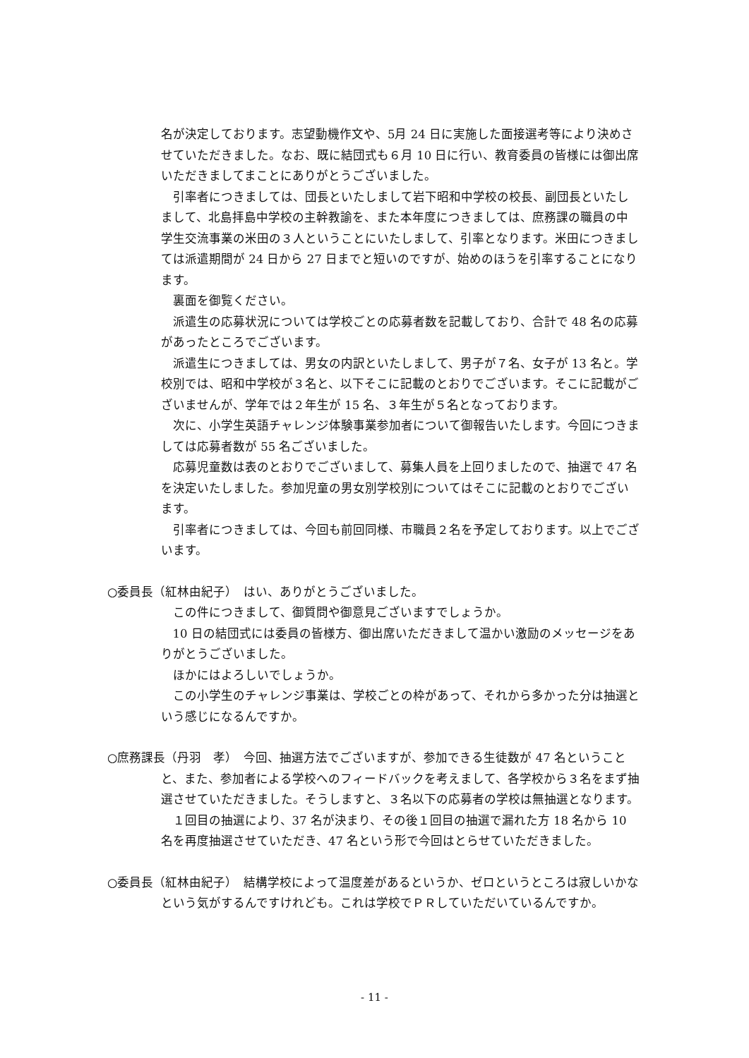名が決定しております。志望動機作文や、5月 24 日に実施した面接選考等により決めさせていただきました。なお、既に結団式も６月 10 日に行い、教育委員の皆様には御出席いただきましてまことにありがとうございました。
引率者につきましては、団長といたしまして岩下昭和中学校の校長、副団長といたしまして、北島拝島中学校の主幹教諭を、また本年度につきましては、庶務課の職員の中学生交流事業の米田の３人ということにいたしまして、引率となります。米田につきましては派遣期間が 24 日から 27 日までと短いのですが、始めのほうを引率することになります。
裏面を御覧ください。
派遣生の応募状況については学校ごとの応募者数を記載しており、合計で 48 名の応募があったところでございます。
派遣生につきましては、男女の内訳といたしまして、男子が７名、女子が 13 名と。学校別では、昭和中学校が３名と、以下そこに記載のとおりでございます。そこに記載がございませんが、学年では２年生が 15 名、３年生が５名となっております。
次に、小学生英語チャレンジ体験事業参加者について御報告いたします。今回につきましては応募者数が 55 名ございました。
応募児童数は表のとおりでございまして、募集人員を上回りましたので、抽選で 47 名を決定いたしました。参加児童の男女別学校別についてはそこに記載のとおりでございます。
引率者につきましては、今回も前回同様、市職員２名を予定しております。以上でございます。
○委員長（紅林由紀子）　はい、ありがとうございました。
この件につきまして、御質問や御意見ございますでしょうか。
10 日の結団式には委員の皆様方、御出席いただきまして温かい激励のメッセージをありがとうございました。
ほかにはよろしいでしょうか。
この小学生のチャレンジ事業は、学校ごとの枠があって、それから多かった分は抽選という感じになるんですか。
○庶務課長（丹羽　孝）　今回、抽選方法でございますが、参加できる生徒数が 47 名ということと、また、参加者による学校へのフィードバックを考えまして、各学校から３名をまず抽選させていただきました。そうしますと、３名以下の応募者の学校は無抽選となります。
１回目の抽選により、37 名が決まり、その後１回目の抽選で漏れた方 18 名から 10 名を再度抽選させていただき、47 名という形で今回はとらせていただきました。
○委員長（紅林由紀子）　結構学校によって温度差があるというか、ゼロというところは寂しいかなという気がするんですけれども。これは学校でＰＲしていただいているんですか。
- 11 -